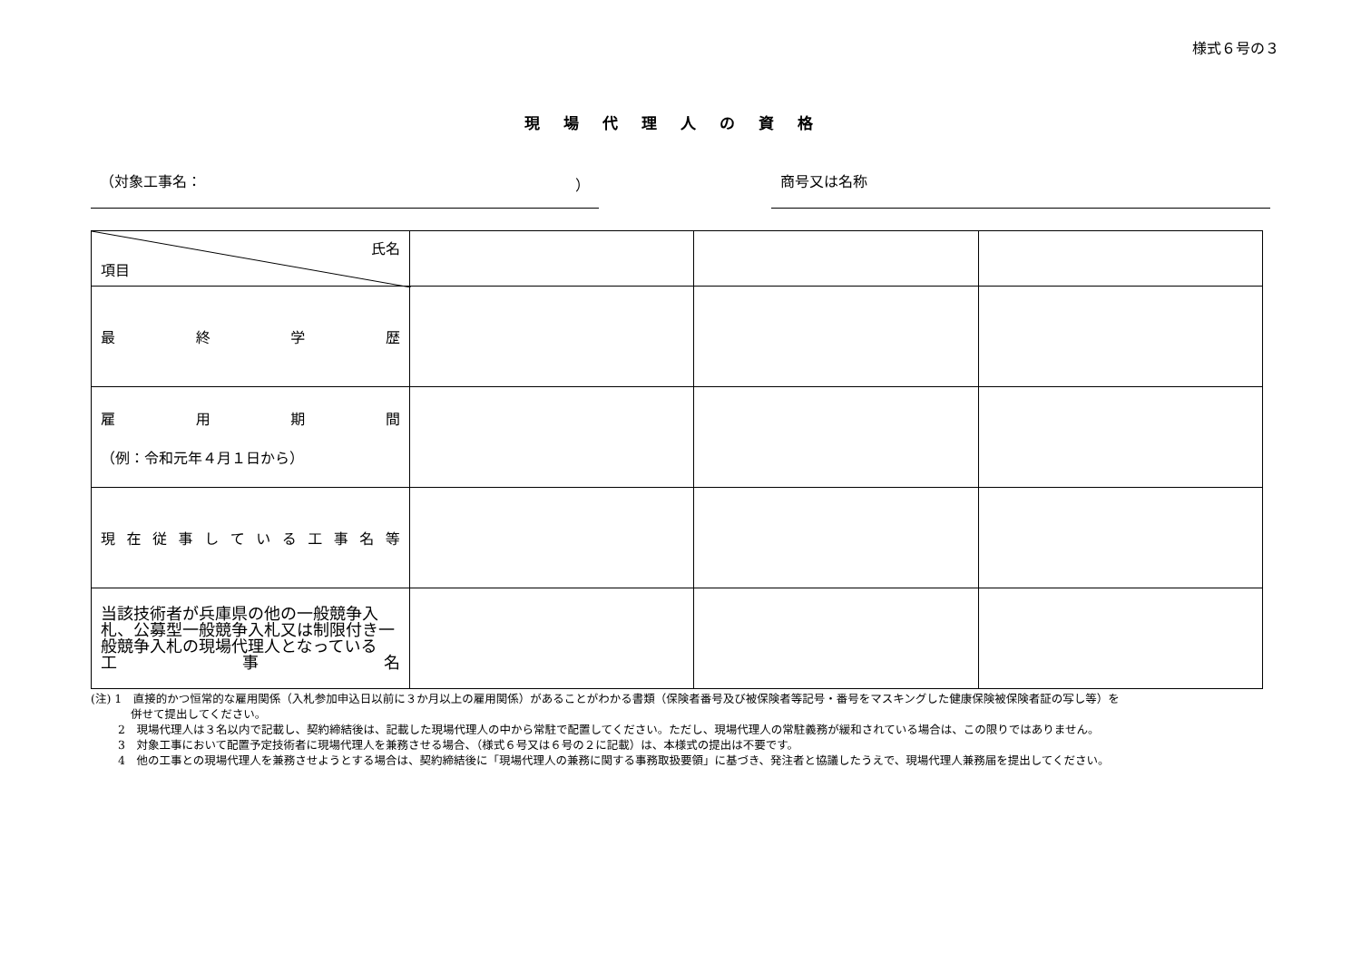様式６号の３
現場代理人の資格
（対象工事名： ） 商号又は名称
| 氏名 項目 | | | |
| 最 終 学 歴 | | | |
| 雇 用 期 間 （例：令和元年４月１日から） | | | |
| 現 在 従 事 し て い る 工 事 名 等 | | | |
| 当該技術者が兵庫県の他の一般競争入札、公募型一般競争入札又は制限付き一般競争入札の現場代理人となっている 工 事 名 | | | |
(注) 1　直接的かつ恒常的な雇用関係（入札参加申込日以前に３か月以上の雇用関係）があることがわかる書類（保険者番号及び被保険者等記号・番号をマスキングした健康保険被保険者証の写し等）を
併せて提出してください。
2　現場代理人は３名以内で記載し、契約締結後は、記載した現場代理人の中から常駐で配置してください。ただし、現場代理人の常駐義務が緩和されている場合は、この限りではありません。
3　対象工事において配置予定技術者に現場代理人を兼務させる場合、（様式６号又は６号の２に記載）は、本様式の提出は不要です。
4　他の工事との現場代理人を兼務させようとする場合は、契約締結後に「現場代理人の兼務に関する事務取扱要領」に基づき、発注者と協議したうえで、現場代理人兼務届を提出してください。